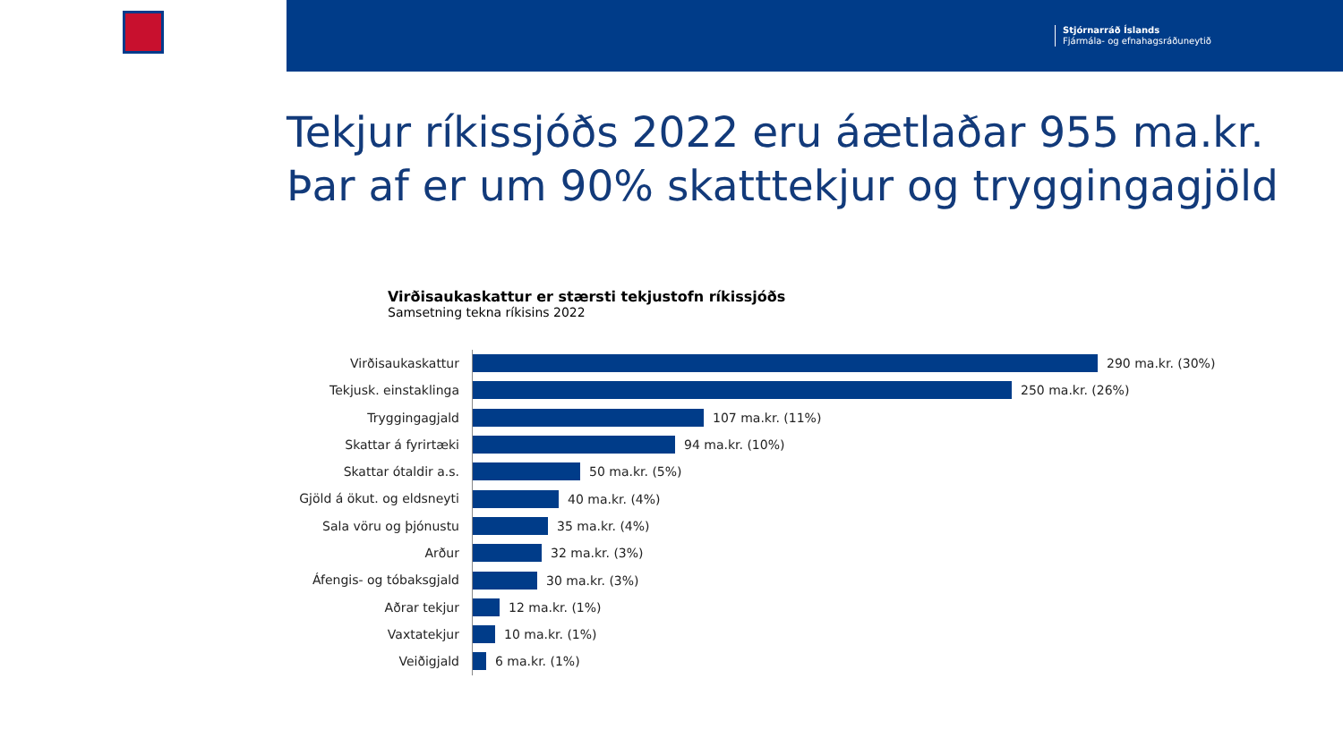Stjórnarráð Íslands
Fjármála- og efnahagsráðuneytið
Tekjur ríkissjóðs 2022 eru áætlaðar 955 ma.kr.
Þar af er um 90% skatttekjur og tryggingagjöld
Virðisaukaskattur er stærsti tekjustofn ríkissjóðs
Samsetning tekna ríkisins 2022
Virðisaukaskattur
290 ma.kr. (30%)
Tekjusk. einstaklinga
250 ma.kr. (26%)
Tryggingagjald
107 ma.kr. (11%)
Skattar á fyrirtæki
94 ma.kr. (10%)
Skattar ótaldir a.s.
50 ma.kr. (5%)
Gjöld á ökut. og eldsneyti
40 ma.kr. (4%)
Sala vöru og þjónustu
35 ma.kr. (4%)
Arður
32 ma.kr. (3%)
Áfengis- og tóbaksgjald
30 ma.kr. (3%)
Aðrar tekjur
12 ma.kr. (1%)
Vaxtatekjur
10 ma.kr. (1%)
Veiðigjald
6 ma.kr. (1%)